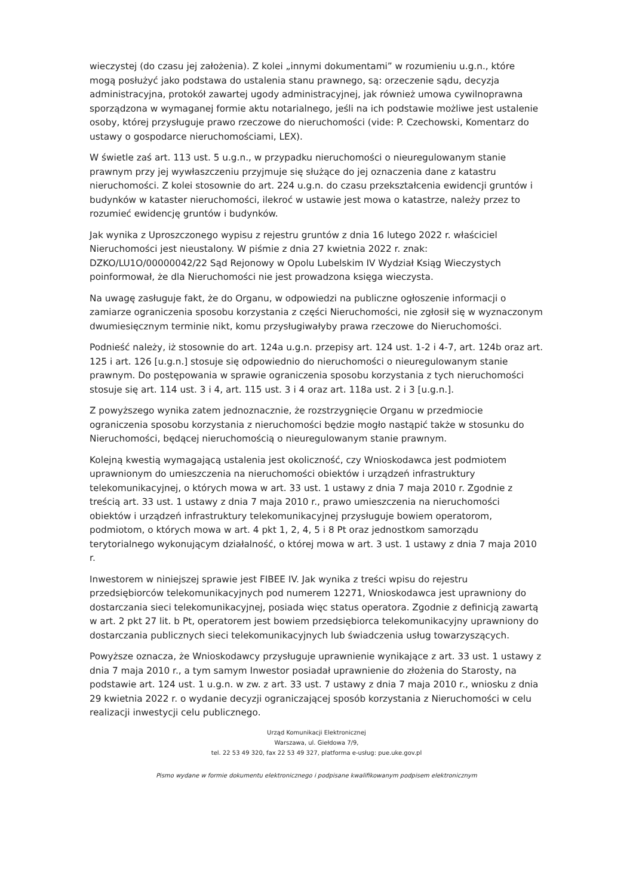wieczystej (do czasu jej założenia). Z kolei „innymi dokumentami” w rozumieniu u.g.n., które mogą posłużyć jako podstawa do ustalenia stanu prawnego, są: orzeczenie sądu, decyzja administracyjna, protokół zawartej ugody administracyjnej, jak również umowa cywilnoprawna sporządzona w wymaganej formie aktu notarialnego, jeśli na ich podstawie możliwe jest ustalenie osoby, której przysługuje prawo rzeczowe do nieruchomości (vide: P. Czechowski, Komentarz do ustawy o gospodarce nieruchomościami, LEX).
W świetle zaś art. 113 ust. 5 u.g.n., w przypadku nieruchomości o nieuregulowanym stanie prawnym przy jej wywłaszczeniu przyjmuje się służące do jej oznaczenia dane z katastru nieruchomości. Z kolei stosownie do art. 224 u.g.n. do czasu przekształcenia ewidencji gruntów i budynków w kataster nieruchomości, ilekroć w ustawie jest mowa o katastrze, należy przez to rozumieć ewidencję gruntów i budynków.
Jak wynika z Uproszczonego wypisu z rejestru gruntów z dnia 16 lutego 2022 r. właściciel Nieruchomości jest nieustalony. W piśmie z dnia 27 kwietnia 2022 r. znak: DZKO/LU1O/00000042/22 Sąd Rejonowy w Opolu Lubelskim IV Wydział Ksiąg Wieczystych poinformował, że dla Nieruchomości nie jest prowadzona księga wieczysta.
Na uwagę zasługuje fakt, że do Organu, w odpowiedzi na publiczne ogłoszenie informacji o zamiarze ograniczenia sposobu korzystania z części Nieruchomości, nie zgłosił się w wyznaczonym dwumiesięcznym terminie nikt, komu przysługiwałyby prawa rzeczowe do Nieruchomości.
Podnieść należy, iż stosownie do art. 124a u.g.n. przepisy art. 124 ust. 1-2 i 4-7, art. 124b oraz art. 125 i art. 126 [u.g.n.] stosuje się odpowiednio do nieruchomości o nieuregulowanym stanie prawnym. Do postępowania w sprawie ograniczenia sposobu korzystania z tych nieruchomości stosuje się art. 114 ust. 3 i 4, art. 115 ust. 3 i 4 oraz art. 118a ust. 2 i 3 [u.g.n.].
Z powyższego wynika zatem jednoznacznie, że rozstrzygnięcie Organu w przedmiocie ograniczenia sposobu korzystania z nieruchomości będzie mogło nastąpić także w stosunku do Nieruchomości, będącej nieruchomością o nieuregulowanym stanie prawnym.
Kolejną kwestią wymagającą ustalenia jest okoliczność, czy Wnioskodawca jest podmiotem uprawnionym do umieszczenia na nieruchomości obiektów i urządzeń infrastruktury telekomunikacyjnej, o których mowa w art. 33 ust. 1 ustawy z dnia 7 maja 2010 r. Zgodnie z treścią art. 33 ust. 1 ustawy z dnia 7 maja 2010 r., prawo umieszczenia na nieruchomości obiektów i urządzeń infrastruktury telekomunikacyjnej przysługuje bowiem operatorom, podmiotom, o których mowa w art. 4 pkt 1, 2, 4, 5 i 8 Pt oraz jednostkom samorządu terytorialnego wykonującym działalność, o której mowa w art. 3 ust. 1 ustawy z dnia 7 maja 2010 r.
Inwestorem w niniejszej sprawie jest FIBEE IV. Jak wynika z treści wpisu do rejestru przedsiębiorców telekomunikacyjnych pod numerem 12271, Wnioskodawca jest uprawniony do dostarczania sieci telekomunikacyjnej, posiada więc status operatora. Zgodnie z definicją zawartą w art. 2 pkt 27 lit. b Pt, operatorem jest bowiem przedsiębiorca telekomunikacyjny uprawniony do dostarczania publicznych sieci telekomunikacyjnych lub świadczenia usług towarzyszących.
Powyższe oznacza, że Wnioskodawcy przysługuje uprawnienie wynikające z art. 33 ust. 1 ustawy z dnia 7 maja 2010 r., a tym samym Inwestor posiadał uprawnienie do złożenia do Starosty, na podstawie art. 124 ust. 1 u.g.n. w zw. z art. 33 ust. 7 ustawy z dnia 7 maja 2010 r., wniosku z dnia 29 kwietnia 2022 r. o wydanie decyzji ograniczającej sposób korzystania z Nieruchomości w celu realizacji inwestycji celu publicznego.
Urząd Komunikacji Elektronicznej
Warszawa, ul. Giełdowa 7/9,
tel. 22 53 49 320, fax 22 53 49 327, platforma e-usług: pue.uke.gov.pl
Pismo wydane w formie dokumentu elektronicznego i podpisane kwalifikowanym podpisem elektronicznym